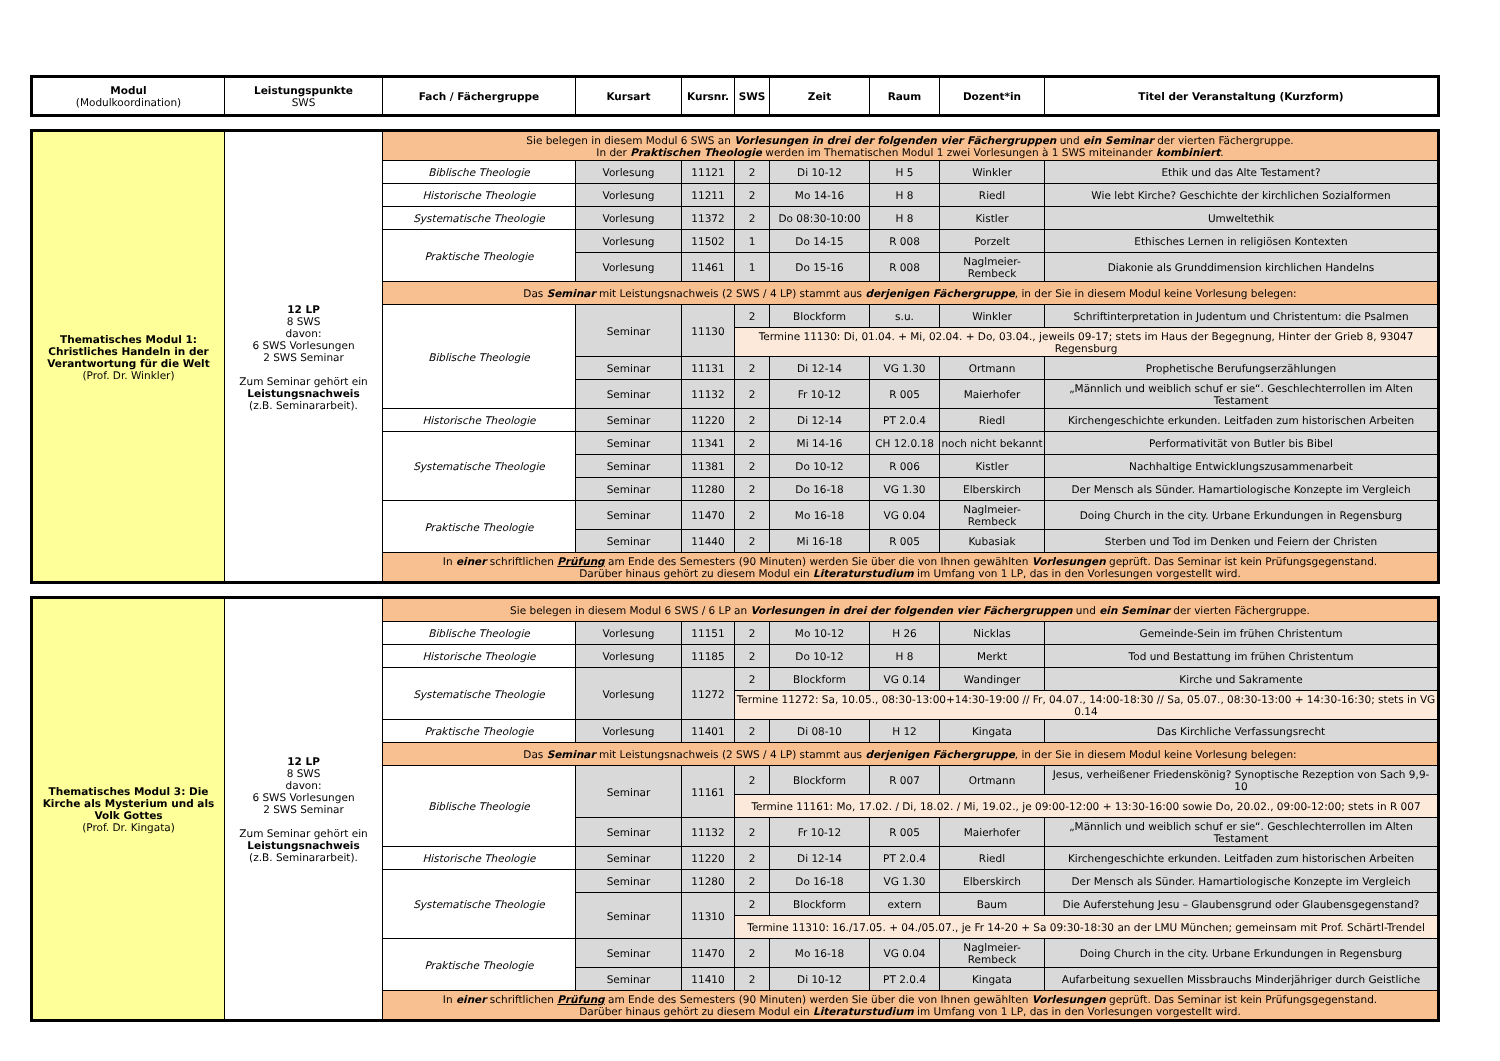| Modul (Modulkoordination) | Leistungspunkte SWS | Fach / Fächergruppe | Kursart | Kursnr. | SWS | Zeit | Raum | Dozent*in | Titel der Veranstaltung (Kurzform) |
| --- | --- | --- | --- | --- | --- | --- | --- | --- | --- |
| Thematisches Modul 1: Christliches Handeln in der Verantwortung für die Welt (Prof. Dr. Winkler) | 12 LP 8 SWS davon: 6 SWS Vorlesungen 2 SWS Seminar Zum Seminar gehört ein Leistungsnachweis (z.B. Seminararbeit). | Sie belegen in diesem Modul 6 SWS an Vorlesungen in drei der folgenden vier Fächergruppen und ein Seminar der vierten Fächergruppe. In der Praktischen Theologie werden im Thematischen Modul 1 zwei Vorlesungen à 1 SWS miteinander kombiniert . | | | | | | | |
| | | Biblische Theologie | Vorlesung | 11121 | 2 | Di 10-12 | H 5 | Winkler | Ethik und das Alte Testament? |
| | | Historische Theologie | Vorlesung | 11211 | 2 | Mo 14-16 | H 8 | Riedl | Wie lebt Kirche? Geschichte der kirchlichen Sozialformen |
| | | Systematische Theologie | Vorlesung | 11372 | 2 | Do 08:30-10:00 | H 8 | Kistler | Umweltethik |
| | | Praktische Theologie | Vorlesung | 11502 | 1 | Do 14-15 | R 008 | Porzelt | Ethisches Lernen in religiösen Kontexten |
| | | | Vorlesung | 11461 | 1 | Do 15-16 | R 008 | Naglmeier-Rembeck | Diakonie als Grunddimension kirchlichen Handelns |
| | | Das Seminar mit Leistungsnachweis (2 SWS / 4 LP) stammt aus derjenigen Fächergruppe , in der Sie in diesem Modul keine Vorlesung belegen: | | | | | | | |
| | | Biblische Theologie | Seminar | 11130 | 2 | Blockform | s.u. | Winkler | Schriftinterpretation in Judentum und Christentum: die Psalmen |
| | | | | | Termine 11130: Di, 01.04. + Mi, 02.04. + Do, 03.04., jeweils 09-17; stets im Haus der Begegnung, Hinter der Grieb 8, 93047 Regensburg | | | | |
| | | | Seminar | 11131 | 2 | Di 12-14 | VG 1.30 | Ortmann | Prophetische Berufungserzählungen |
| | | | Seminar | 11132 | 2 | Fr 10-12 | R 005 | Maierhofer | „Männlich und weiblich schuf er sie“. Geschlechterrollen im Alten Testament |
| | | Historische Theologie | Seminar | 11220 | 2 | Di 12-14 | PT 2.0.4 | Riedl | Kirchengeschichte erkunden. Leitfaden zum historischen Arbeiten |
| | | Systematische Theologie | Seminar | 11341 | 2 | Mi 14-16 | CH 12.0.18 | noch nicht bekannt | Performativität von Butler bis Bibel |
| | | | Seminar | 11381 | 2 | Do 10-12 | R 006 | Kistler | Nachhaltige Entwicklungszusammenarbeit |
| | | | Seminar | 11280 | 2 | Do 16-18 | VG 1.30 | Elberskirch | Der Mensch als Sünder. Hamartiologische Konzepte im Vergleich |
| | | Praktische Theologie | Seminar | 11470 | 2 | Mo 16-18 | VG 0.04 | Naglmeier-Rembeck | Doing Church in the city. Urbane Erkundungen in Regensburg |
| | | | Seminar | 11440 | 2 | Mi 16-18 | R 005 | Kubasiak | Sterben und Tod im Denken und Feiern der Christen |
| | | In einer schriftlichen Prüfung am Ende des Semesters (90 Minuten) werden Sie über die von Ihnen gewählten Vorlesungen geprüft. Das Seminar ist kein Prüfungsgegenstand. Darüber hinaus gehört zu diesem Modul ein Literaturstudium im Umfang von 1 LP, das in den Vorlesungen vorgestellt wird. | | | | | | | |
| Thematisches Modul 3: Die Kirche als Mysterium und als Volk Gottes (Prof. Dr. Kingata) | 12 LP 8 SWS davon: 6 SWS Vorlesungen 2 SWS Seminar Zum Seminar gehört ein Leistungsnachweis (z.B. Seminararbeit). | Sie belegen in diesem Modul 6 SWS / 6 LP an Vorlesungen in drei der folgenden vier Fächergruppen und ein Seminar der vierten Fächergruppe. | | | | | | | |
| | | Biblische Theologie | Vorlesung | 11151 | 2 | Mo 10-12 | H 26 | Nicklas | Gemeinde-Sein im frühen Christentum |
| | | Historische Theologie | Vorlesung | 11185 | 2 | Do 10-12 | H 8 | Merkt | Tod und Bestattung im frühen Christentum |
| | | Systematische Theologie | Vorlesung | 11272 | 2 | Blockform | VG 0.14 | Wandinger | Kirche und Sakramente |
| | | | | | Termine 11272: Sa, 10.05., 08:30-13:00+14:30-19:00 // Fr, 04.07., 14:00-18:30 // Sa, 05.07., 08:30-13:00 + 14:30-16:30; stets in VG 0.14 | | | | |
| | | Praktische Theologie | Vorlesung | 11401 | 2 | Di 08-10 | H 12 | Kingata | Das Kirchliche Verfassungsrecht |
| | | Das Seminar mit Leistungsnachweis (2 SWS / 4 LP) stammt aus derjenigen Fächergruppe , in der Sie in diesem Modul keine Vorlesung belegen: | | | | | | | |
| | | Biblische Theologie | Seminar | 11161 | 2 | Blockform | R 007 | Ortmann | Jesus, verheißener Friedenskönig? Synoptische Rezeption von Sach 9,9-10 |
| | | | | | Termine 11161: Mo, 17.02. / Di, 18.02. / Mi, 19.02., je 09:00-12:00 + 13:30-16:00 sowie Do, 20.02., 09:00-12:00; stets in R 007 | | | | |
| | | | Seminar | 11132 | 2 | Fr 10-12 | R 005 | Maierhofer | „Männlich und weiblich schuf er sie“. Geschlechterrollen im Alten Testament |
| | | Historische Theologie | Seminar | 11220 | 2 | Di 12-14 | PT 2.0.4 | Riedl | Kirchengeschichte erkunden. Leitfaden zum historischen Arbeiten |
| | | Systematische Theologie | Seminar | 11280 | 2 | Do 16-18 | VG 1.30 | Elberskirch | Der Mensch als Sünder. Hamartiologische Konzepte im Vergleich |
| | | | Seminar | 11310 | 2 | Blockform | extern | Baum | Die Auferstehung Jesu – Glaubensgrund oder Glaubensgegenstand? |
| | | | | | Termine 11310: 16./17.05. + 04./05.07., je Fr 14-20 + Sa 09:30-18:30 an der LMU München; gemeinsam mit Prof. Schärtl-Trendel | | | | |
| | | Praktische Theologie | Seminar | 11470 | 2 | Mo 16-18 | VG 0.04 | Naglmeier-Rembeck | Doing Church in the city. Urbane Erkundungen in Regensburg |
| | | | Seminar | 11410 | 2 | Di 10-12 | PT 2.0.4 | Kingata | Aufarbeitung sexuellen Missbrauchs Minderjähriger durch Geistliche |
| | | In einer schriftlichen Prüfung am Ende des Semesters (90 Minuten) werden Sie über die von Ihnen gewählten Vorlesungen geprüft. Das Seminar ist kein Prüfungsgegenstand. Darüber hinaus gehört zu diesem Modul ein Literaturstudium im Umfang von 1 LP, das in den Vorlesungen vorgestellt wird. | | | | | | | |